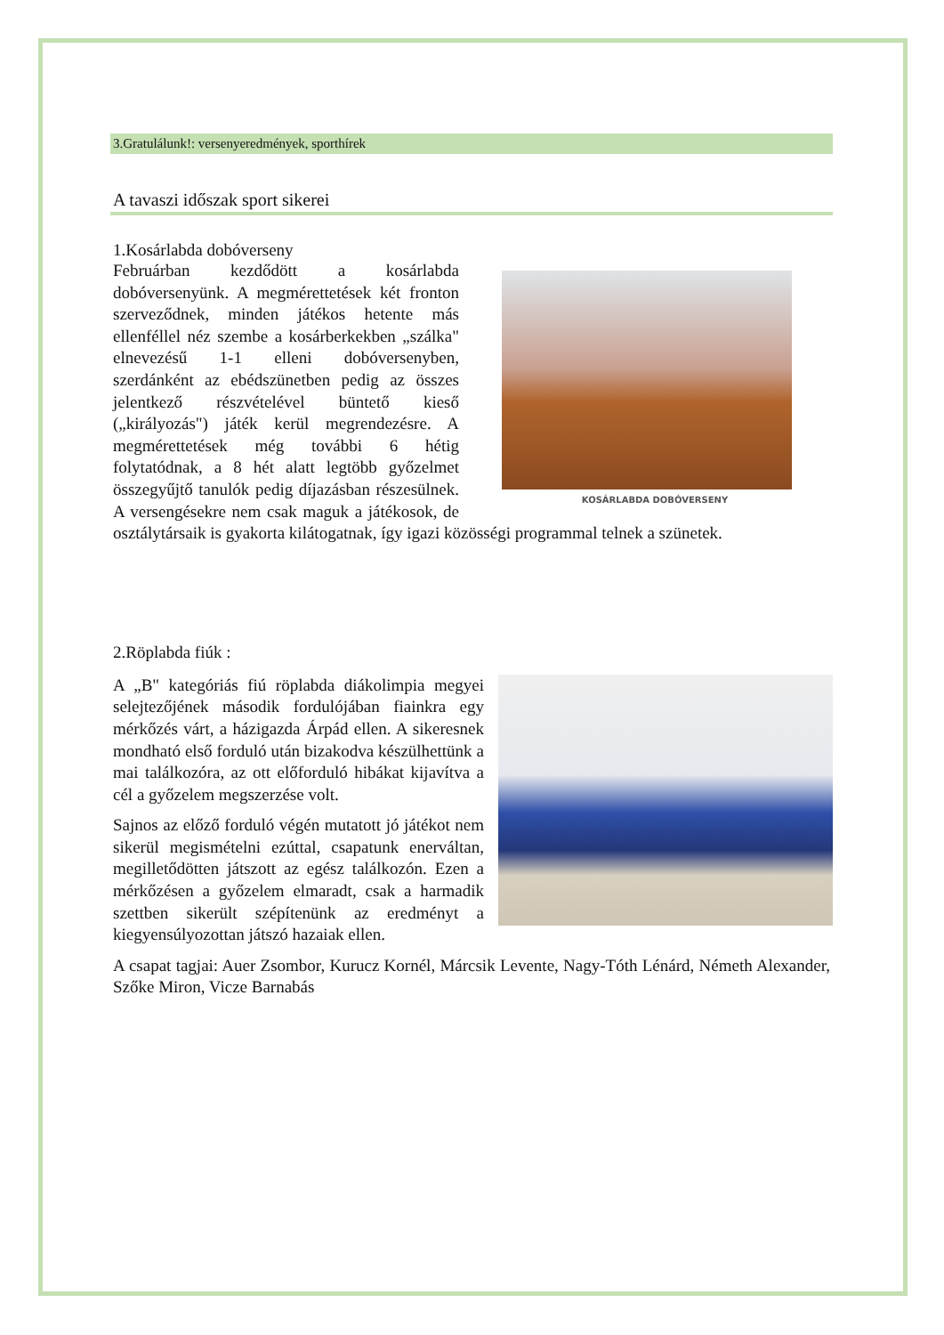3.Gratulálunk!: versenyeredmények, sporthírek
A tavaszi időszak sport sikerei
1.Kosárlabda dobóverseny
KOSÁRLABDA DOBÓVERSENY
Februárban kezdődött a kosárlabda dobóversenyünk. A megmérettetések két fronton szerveződnek, minden játékos hetente más ellenféllel néz szembe a kosárberkekben „szálka" elnevezésű 1-1 elleni dobóversenyben, szerdánként az ebédszünetben pedig az összes jelentkező részvételével büntető kieső („királyozás") játék kerül megrendezésre. A megmérettetések még további 6 hétig folytatódnak, a 8 hét alatt legtöbb győzelmet összegyűjtő tanulók pedig díjazásban részesülnek. A versengésekre nem csak maguk a játékosok, de osztálytársaik is gyakorta kilátogatnak, így igazi közösségi programmal telnek a szünetek.
2.Röplabda fiúk :
A „B" kategóriás fiú röplabda diákolimpia megyei selejtezőjének második fordulójában fiainkra egy mérkőzés várt, a házigazda Árpád ellen. A sikeresnek mondható első forduló után bizakodva készülhettünk a mai találkozóra, az ott előforduló hibákat kijavítva a cél a győzelem megszerzése volt.
Sajnos az előző forduló végén mutatott jó játékot nem sikerül megismételni ezúttal, csapatunk enerváltan, megilletődötten játszott az egész találkozón. Ezen a mérkőzésen a győzelem elmaradt, csak a harmadik szettben sikerült szépítenünk az eredményt a kiegyensúlyozottan játszó hazaiak ellen.
A csapat tagjai: Auer Zsombor, Kurucz Kornél, Márcsik Levente, Nagy-Tóth Lénárd, Németh Alexander, Szőke Miron, Vicze Barnabás